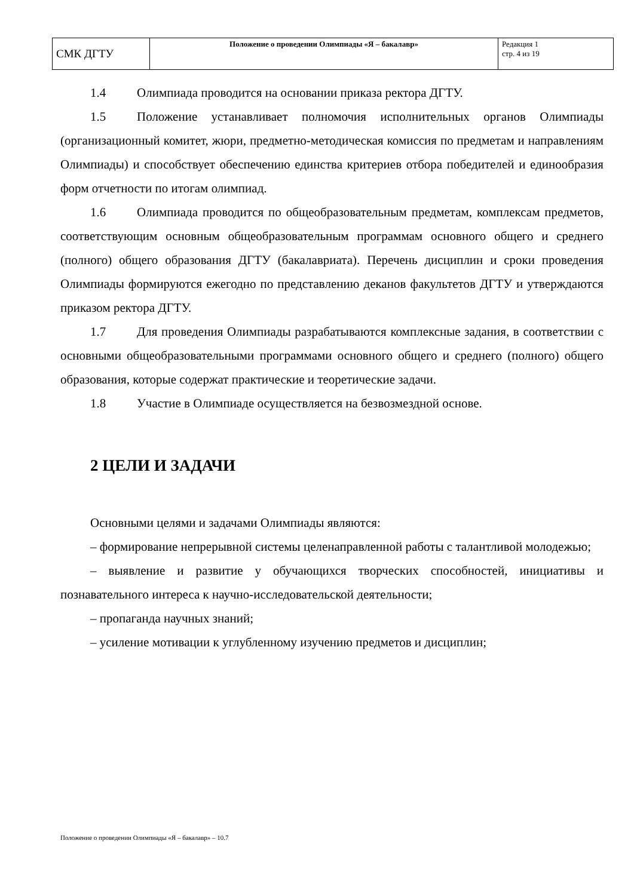| СМК ДГТУ | Положение о проведении Олимпиады «Я – бакалавр» | Редакция 1 стр. 4 из 19 |
1.4 Олимпиада проводится на основании приказа ректора ДГТУ.
1.5 Положение устанавливает полномочия исполнительных органов Олимпиады (организационный комитет, жюри, предметно-методическая комиссия по предметам и направлениям Олимпиады) и способствует обеспечению единства критериев отбора победителей и единообразия форм отчетности по итогам олимпиад.
1.6 Олимпиада проводится по общеобразовательным предметам, комплексам предметов, соответствующим основным общеобразовательным программам основного общего и среднего (полного) общего образования ДГТУ (бакалавриата). Перечень дисциплин и сроки проведения Олимпиады формируются ежегодно по представлению деканов факультетов ДГТУ и утверждаются приказом ректора ДГТУ.
1.7 Для проведения Олимпиады разрабатываются комплексные задания, в соответствии с основными общеобразовательными программами основного общего и среднего (полного) общего образования, которые содержат практические и теоретические задачи.
1.8 Участие в Олимпиаде осуществляется на безвозмездной основе.
2 ЦЕЛИ И ЗАДАЧИ
Основными целями и задачами Олимпиады являются:
– формирование непрерывной системы целенаправленной работы с талантливой молодежью;
– выявление и развитие у обучающихся творческих способностей, инициативы и познавательного интереса к научно-исследовательской деятельности;
– пропаганда научных знаний;
– усиление мотивации к углубленному изучению предметов и дисциплин;
Положение о проведении Олимпиады «Я – бакалавр» – 10.7